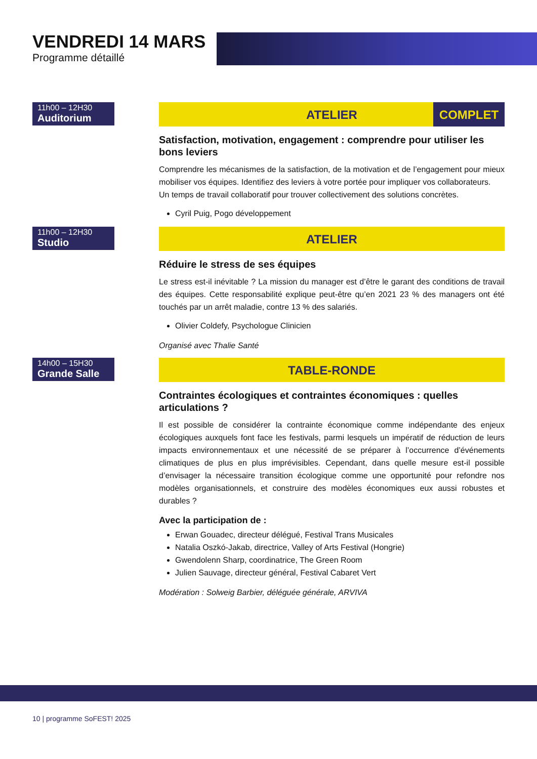VENDREDI 14 MARS
Programme détaillé
11h00 – 12H30
Auditorium
ATELIER COMPLET
Satisfaction, motivation, engagement : comprendre pour utiliser les bons leviers
Comprendre les mécanismes de la satisfaction, de la motivation et de l’engagement pour mieux mobiliser vos équipes. Identifiez des leviers à votre portée pour impliquer vos collaborateurs.
Un temps de travail collaboratif pour trouver collectivement des solutions concrètes.
Cyril Puig, Pogo développement
11h00 – 12H30
Studio
ATELIER
Réduire le stress de ses équipes
Le stress est-il inévitable ? La mission du manager est d’être le garant des conditions de travail des équipes. Cette responsabilité explique peut-être qu’en 2021 23 % des managers ont été touchés par un arrêt maladie, contre 13 % des salariés.
Olivier Coldefy, Psychologue Clinicien
Organisé avec Thalie Santé
14h00 – 15H30
Grande Salle
TABLE-RONDE
Contraintes écologiques et contraintes économiques : quelles articulations ?
Il est possible de considérer la contrainte économique comme indépendante des enjeux écologiques auxquels font face les festivals, parmi lesquels un impératif de réduction de leurs impacts environnementaux et une nécessité de se préparer à l’occurrence d’événements climatiques de plus en plus imprévisibles. Cependant, dans quelle mesure est-il possible d’envisager la nécessaire transition écologique comme une opportunité pour refondre nos modèles organisationnels, et construire des modèles économiques eux aussi robustes et durables ?
Avec la participation de :
Erwan Gouadec, directeur délégué, Festival Trans Musicales
Natalia Oszkó-Jakab, directrice, Valley of Arts Festival (Hongrie)
Gwendolenn Sharp, coordinatrice, The Green Room
Julien Sauvage, directeur général, Festival Cabaret Vert
Modération : Solweig Barbier, déléguée générale, ARVIVA
10 | programme SoFEST! 2025